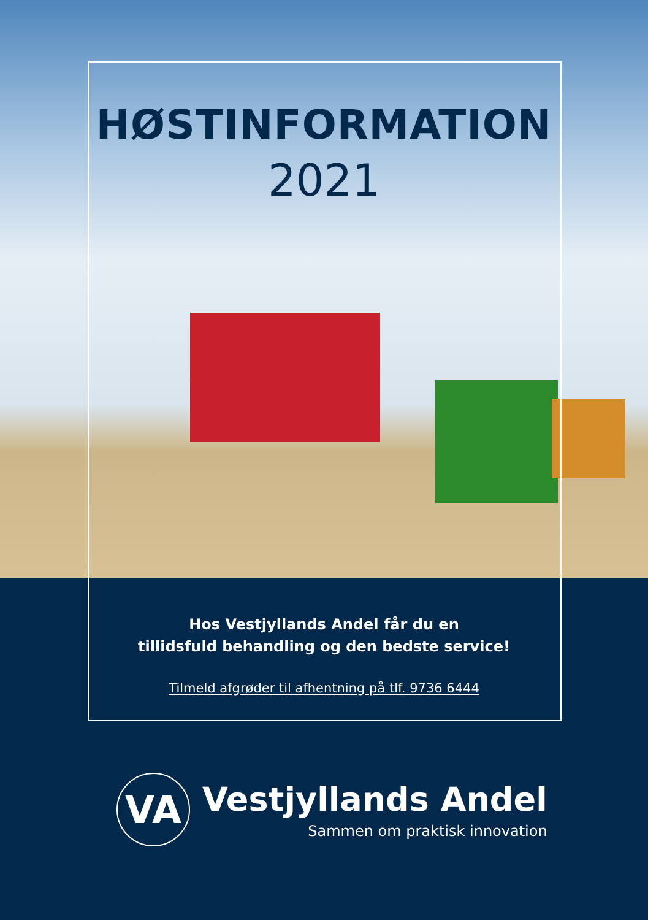HØSTINFORMATION
2021
Hos Vestjyllands Andel får du en
tillidsfuld behandling og den bedste service!
Tilmeld afgrøder til afhentning på tlf. 9736 6444
VA
Vestjyllands Andel
Sammen om praktisk innovation